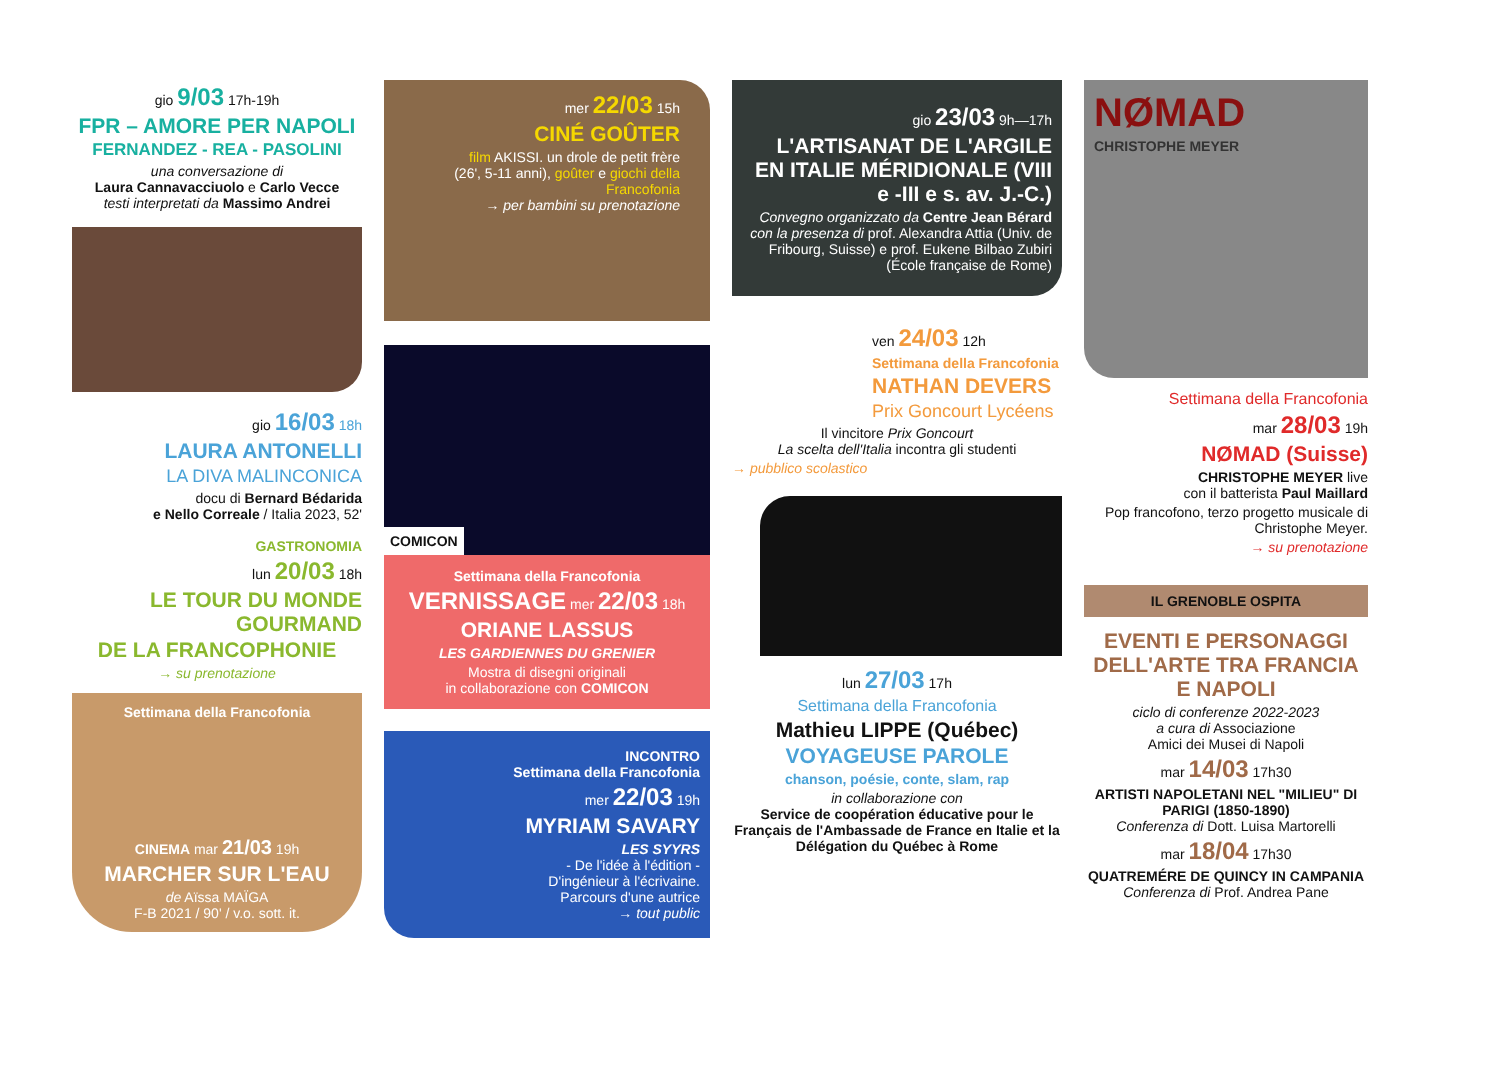gio 9/03 17h-19h
FPR – AMORE PER NAPOLI
FERNANDEZ - REA - PASOLINI
una conversazione di
Laura Cannavacciuolo e Carlo Vecce
testi interpretati da Massimo Andrei
gio 16/03 18h
LAURA ANTONELLI
LA DIVA MALINCONICA
docu di Bernard Bédarida
e Nello Correale / Italia 2023, 52'
GASTRONOMIA
lun 20/03 18h
LE TOUR DU MONDE GOURMAND
DE LA FRANCOPHONIE
→ su prenotazione
Settimana della Francofonia
CINEMA mar 21/03 19h
MARCHER SUR L'EAU
de Aïssa MAÏGA
F-B 2021 / 90' / v.o. sott. it.
mer 22/03 15h
CINÉ GOÛTER
film AKISSI. un drole de petit frère
(26', 5-11 anni), goûter e giochi della Francofonia
→ per bambini su prenotazione
COMICON
Settimana della Francofonia
VERNISSAGE mer 22/03 18h
ORIANE LASSUS
LES GARDIENNES DU GRENIER
Mostra di disegni originali
in collaborazione con COMICON
INCONTRO
Settimana della Francofonia
mer 22/03 19h
MYRIAM SAVARY
LES SYYRS
- De l'idée à l'édition -
D'ingénieur à l'écrivaine.
Parcours d'une autrice
→ tout public
gio 23/03 9h—17h
L'ARTISANAT DE L'ARGILE EN ITALIE MÉRIDIONALE (VIII e -III e s. av. J.-C.)
Convegno organizzato da Centre Jean Bérard con la presenza di prof. Alexandra Attia (Univ. de Fribourg, Suisse) e prof. Eukene Bilbao Zubiri (École française de Rome)
ven 24/03 12h
Settimana della Francofonia
NATHAN DEVERS
Prix Goncourt Lycéens
Il vincitore Prix Goncourt
La scelta dell'Italia incontra gli studenti
→ pubblico scolastico
lun 27/03 17h
Settimana della Francofonia
Mathieu LIPPE (Québec)
VOYAGEUSE PAROLE
chanson, poésie, conte, slam, rap
in collaborazione con
Service de coopération éducative pour le Français de l'Ambassade de France en Italie et la Délégation du Québec à Rome
NØMAD
CHRISTOPHE MEYER
Settimana della Francofonia
mar 28/03 19h
NØMAD (Suisse)
CHRISTOPHE MEYER live
con il batterista Paul Maillard
Pop francofono, terzo progetto musicale di Christophe Meyer.
→ su prenotazione
IL GRENOBLE OSPITA
EVENTI E PERSONAGGI DELL'ARTE TRA FRANCIA E NAPOLI
ciclo di conferenze 2022-2023
a cura di Associazione
Amici dei Musei di Napoli
mar 14/03 17h30
ARTISTI NAPOLETANI NEL "MILIEU" DI PARIGI (1850-1890)
Conferenza di Dott. Luisa Martorelli
mar 18/04 17h30
QUATREMÉRE DE QUINCY IN CAMPANIA
Conferenza di Prof. Andrea Pane